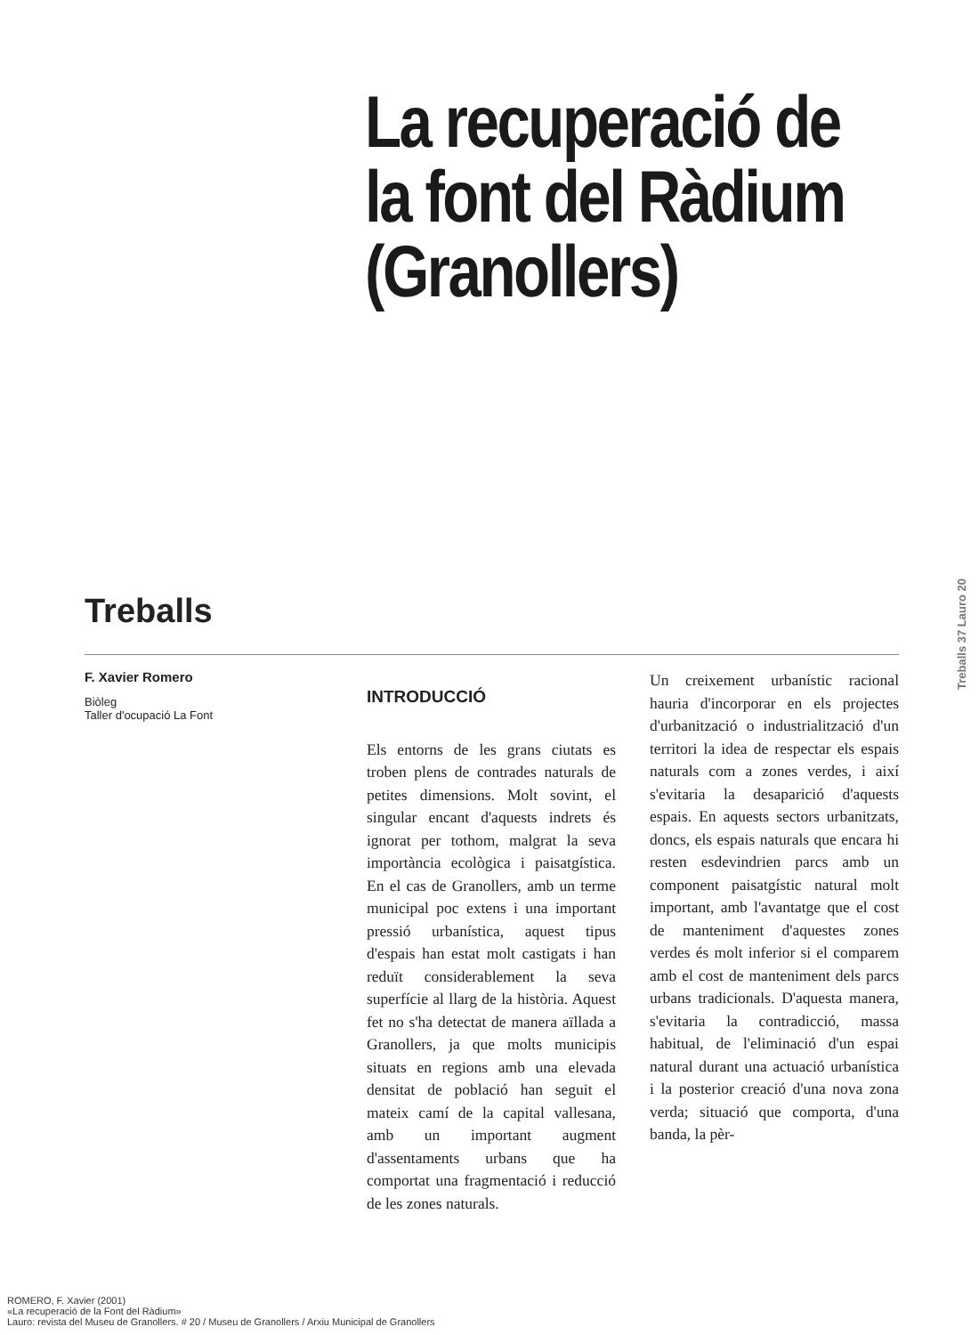La recuperació de la font del Ràdium (Granollers)
Treballs
Treballs 37 Lauro 20
F. Xavier Romero
Biòleg
Taller d'ocupació La Font
INTRODUCCIÓ
Els entorns de les grans ciutats es troben plens de contrades naturals de petites dimensions. Molt sovint, el singular encant d'aquests indrets és ignorat per tothom, malgrat la seva importància ecològica i paisatgística. En el cas de Granollers, amb un terme municipal poc extens i una important pressió urbanística, aquest tipus d'espais han estat molt castigats i han reduït considerablement la seva superfície al llarg de la història. Aquest fet no s'ha detectat de manera aïllada a Granollers, ja que molts municipis situats en regions amb una elevada densitat de població han seguit el mateix camí de la capital vallesana, amb un important augment d'assentaments urbans que ha comportat una fragmentació i reducció de les zones naturals.
Un creixement urbanístic racional hauria d'incorporar en els projectes d'urbanització o industrialització d'un territori la idea de respectar els espais naturals com a zones verdes, i així s'evitaria la desaparició d'aquests espais. En aquests sectors urbanitzats, doncs, els espais naturals que encara hi resten esdevindrien parcs amb un component paisatgístic natural molt important, amb l'avantatge que el cost de manteniment d'aquestes zones verdes és molt inferior si el comparem amb el cost de manteniment dels parcs urbans tradicionals. D'aquesta manera, s'evitaria la contradicció, massa habitual, de l'eliminació d'un espai natural durant una actuació urbanística i la posterior creació d'una nova zona verda; situació que comporta, d'una banda, la pèr-
ROMERO, F. Xavier (2001)
«La recuperació de la Font del Ràdium»
Lauro: revista del Museu de Granollers. # 20 / Museu de Granollers / Arxiu Municipal de Granollers